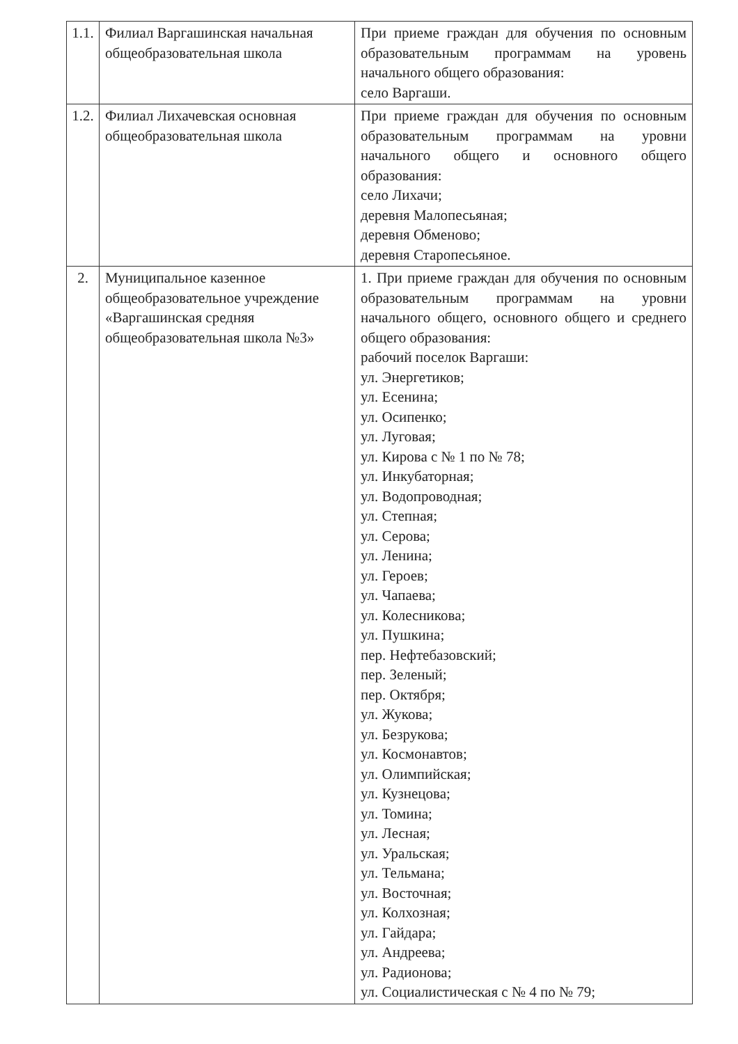| 1.1. | Филиал Варгашинская начальная общеобразовательная школа | При приеме граждан для обучения по основным образовательным программам на уровень начального общего образования: село Варгаши. |
| 1.2. | Филиал Лихачевская основная общеобразовательная школа | При приеме граждан для обучения по основным образовательным программам на уровни начального общего и основного общего образования: село Лихачи; деревня Малопесьяная; деревня Обменово; деревня Старопесьяное. |
| 2. | Муниципальное казенное общеобразовательное учреждение «Варгашинская средняя общеобразовательная школа №3» | 1. При приеме граждан для обучения по основным образовательным программам на уровни начального общего, основного общего и среднего общего образования: рабочий поселок Варгаши: ул. Энергетиков; ул. Есенина; ул. Осипенко; ул. Луговая; ул. Кирова с № 1 по № 78; ул. Инкубаторная; ул. Водопроводная; ул. Степная; ул. Серова; ул. Ленина; ул. Героев; ул. Чапаева; ул. Колесникова; ул. Пушкина; пер. Нефтебазовский; пер. Зеленый; пер. Октября; ул. Жукова; ул. Безрукова; ул. Космонавтов; ул. Олимпийская; ул. Кузнецова; ул. Томина; ул. Лесная; ул. Уральская; ул. Тельмана; ул. Восточная; ул. Колхозная; ул. Гайдара; ул. Андреева; ул. Радионова; ул. Социалистическая с № 4 по № 79; |